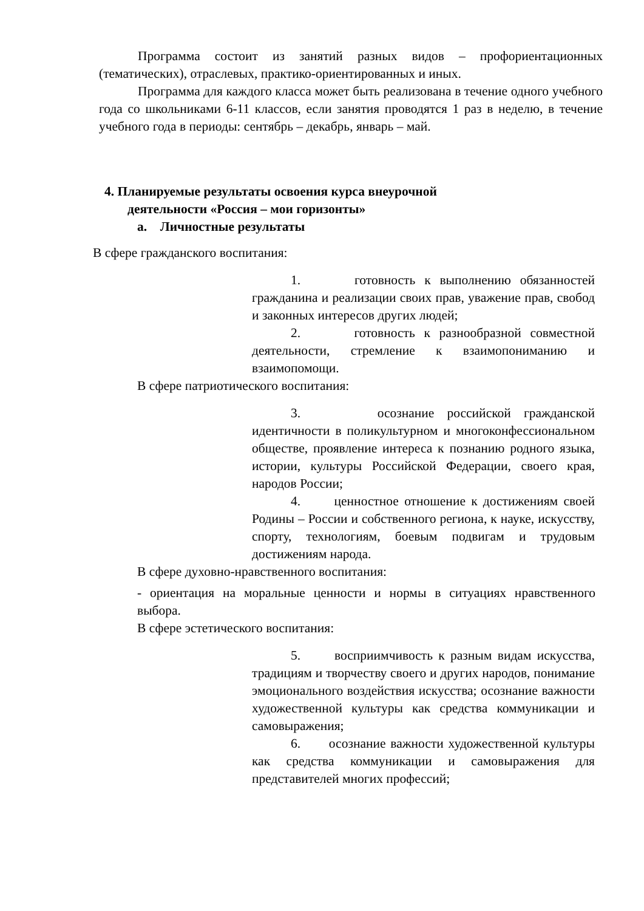Программа состоит из занятий разных видов – профориентационных (тематических), отраслевых, практико-ориентированных и иных.
Программа для каждого класса может быть реализована в течение одного учебного года со школьниками 6-11 классов, если занятия проводятся 1 раз в неделю, в течение учебного года в периоды: сентябрь – декабрь, январь – май.
4. Планируемые результаты освоения курса внеурочной
деятельности «Россия – мои горизонты»
а. Личностные результаты
В сфере гражданского воспитания:
1. готовность к выполнению обязанностей гражданина и реализации своих прав, уважение прав, свобод и законных интересов других людей;
2. готовность к разнообразной совместной деятельности, стремление к взаимопониманию и взаимопомощи.
В сфере патриотического воспитания:
3. осознание российской гражданской идентичности в поликультурном и многоконфессиональном обществе, проявление интереса к познанию родного языка, истории, культуры Российской Федерации, своего края, народов России;
4. ценностное отношение к достижениям своей Родины – России и собственного региона, к науке, искусству, спорту, технологиям, боевым подвигам и трудовым достижениям народа.
В сфере духовно-нравственного воспитания:
- ориентация на моральные ценности и нормы в ситуациях нравственного выбора.
В сфере эстетического воспитания:
5. восприимчивость к разным видам искусства, традициям и творчеству своего и других народов, понимание эмоционального воздействия искусства; осознание важности художественной культуры как средства коммуникации и самовыражения;
6. осознание важности художественной культуры как средства коммуникации и самовыражения для представителей многих профессий;